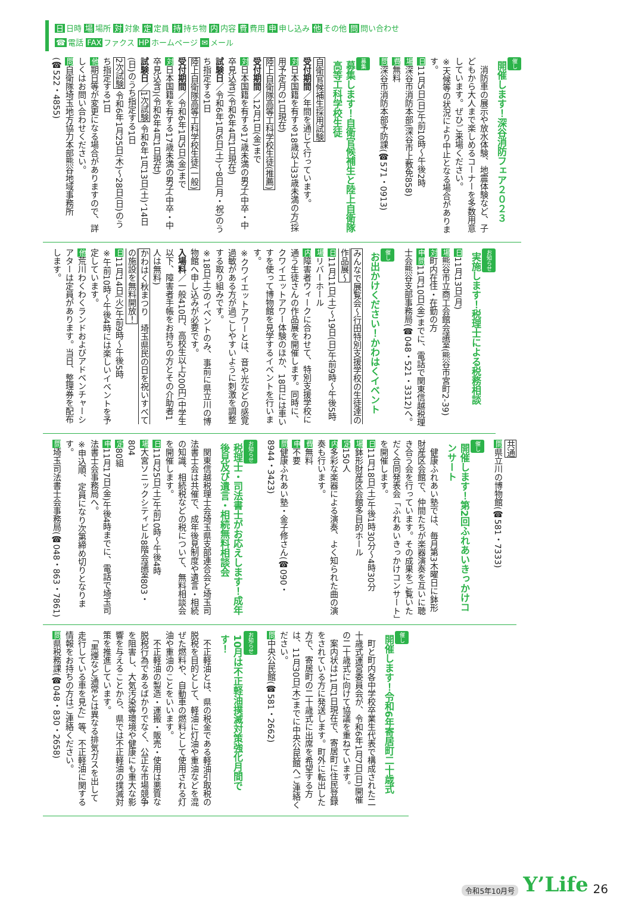日 日時 場 場所 対 対象 定 定員 持 持ち物 内 内容 費 費用 申 申し込み 他 その他 問 問い合わせ
☎ 電話 FAX ファクス HP ホームページ ✉ メール
催し
開催します！深谷消防フェア２０２３
　消防車の展示や放水体験、地震体験など、子どもから大人まで楽しめるコーナーを多数用意しています。ぜひご来場ください。
※天候等の状況により中止となる場合があります。
日11月5日(日)午前10時～午後2時
場深谷市消防本部(深谷市上敷免858)
費無料
問深谷市消防本部予防課(☎571・0913)
募集
募集します！自衛官候補生と陸上自衛隊高等工科学校生徒
自衛官候補生採用試験
受付期間／年間を通じて行っています。
対日本国籍を有する18歳以上33歳未満の方(採用予定月の1日現在)
陸上自衛隊高等工科学校生徒(推薦)
受付期間／12月1日(金)まで
対日本国籍を有する17歳未満の男子(中卒・中卒見込含)(令和6年4月1日現在)
試験日／令和6年1月6日(土)～8日(月・祝)のうち指定する1日
陸上自衛隊高等工科学校生徒(一般)
受付期間／令和6年1月5日(金)まで
対日本国籍を有する17歳未満の男子(中卒・中卒見込含)(令和6年4月1日現在)
試験日／1次試験 令和6年1月13日(土)、14日(日)のうち指定する1日
2次試験 令和6年1月25日(木)～28日(日)のうち指定する1日
他期日等が変更になる場合がありますので、詳しくはお問い合わせください。
問自衛隊埼玉地方協力本部熊谷地域事務所(☎522・4855)
お知らせ
実施します！税理士による税務相談
日11月13日(月)
場熊谷市立商工会館会議室(熊谷市宮町2-39)
対町内在住・在勤の方
申問11月10日(金)までに、電話で関東信越税理士会熊谷支部事務局(☎048・521・3312)へ。
催し
お出かけください！かわはくイベント
みんなで展覧会～行田特別支援学校の生徒達の作品展～
日11月11日(土)～19日(日)午前9時～午後5時
場リバーホール
内障害者ウィークに合わせて、特別支援学校に通う生徒さんの作品展を開催します。同時に、クワイエットアワー体験のほか、18日には車いすを使って博物館を見学するイベントを行います。
※クワイエットアワーとは、音や光などの感覚過敏がある方が過ごしやすいように刺激を調整する取り組みです。
※18日(土)のイベントのみ、事前に県立川の博物館へ申し込みが必要です。
入場料／一般410円、高校生以上200円(中学生以下、障害者手帳をお持ちの方とその介助者1人は無料)
かわはく秋まつり　埼玉県民の日を祝いすべての施設を無料開放！
日11月14日(火)午前9時～午後5時
※午前10時～午後4時には楽しいイベントを予定しています。
他荒川わくわくランドおよびアドベンチャーシアターは定員があります。当日、整理券を配布します。
共通
問県立川の博物館(☎581・7333)
催し
開催します！第2回ふれあいきっかけコンサート
　健康ふれあい塾では、毎月第3木曜日に鉢形財産区会館で、仲間たちが楽器演奏を互いに聴き合う会を行っています。その成果をご覧いただく合同発表会「ふれあいきっかけコンサート」を開催します。
日11月18日(土)午後1時30分～4時30分
場鉢形財産区会館多目的ホール
定150人
内多彩な楽器による演奏、よく知られた曲の演奏も行います。
費無料
申不要
問健康ふれあい塾・金子修さん(☎090・8944・3423)
お知らせ
税理士・司法書士がお応えします！成年後見及び遺言・相続無料相談会
　関東信越税理士会埼玉県支部連合会と埼玉司法書士会は共催で、成年後見制度や遺言・相続の知識、相続税などの税について、無料相談会を開催します。
日11月25日(土)午前10時～午後4時
場大宮ソニックシティビル8階会議室803・804
定80組
申11月17日(金)午後4時までに、電話で埼玉司法書士会事務局へ。
※申込順、定員になり次第締め切りとなります。
問埼玉司法書士会事務局(☎048・863・7861)
催し
開催します！令和6年寄居町二十歳式
　町と町内各中学校卒業生代表で構成された二十歳式運営委員会が、令和6年1月7日(日)開催の二十歳式に向けて協議を重ねています。
　案内状は11月1日現在で、寄居町に住民登録をされている方に発送します。町外に転出した方で、寄居町の二十歳式に出席を希望する方は、11月30日(木)までに中央公民館へご連絡ください。
問中央公民館(☎581・2662)
お知らせ
10月は不正軽油撲滅対策強化月間です！
　不正軽油とは、県の税金である軽油引取税の脱税を目的として、軽油に灯油や重油などを混ぜた燃料や、自動車の燃料として使用される灯油や重油のことをいいます。
　不正軽油の製造・運搬・販売・使用は悪質な脱税行為であるばかりでなく、公正な市場競争を阻害し、大気汚染等環境や健康にも重大な影響を与えることから、県では不正軽油の撲滅対策を推進しています。
　「黒煙など通常とは異なる排気ガスを出して走行している車を見た」等、不正軽油に関する情報をお持ちの方はご連絡ください。
問県税務課(☎048・830・2658)
令和5年10月号 Y’Life 26